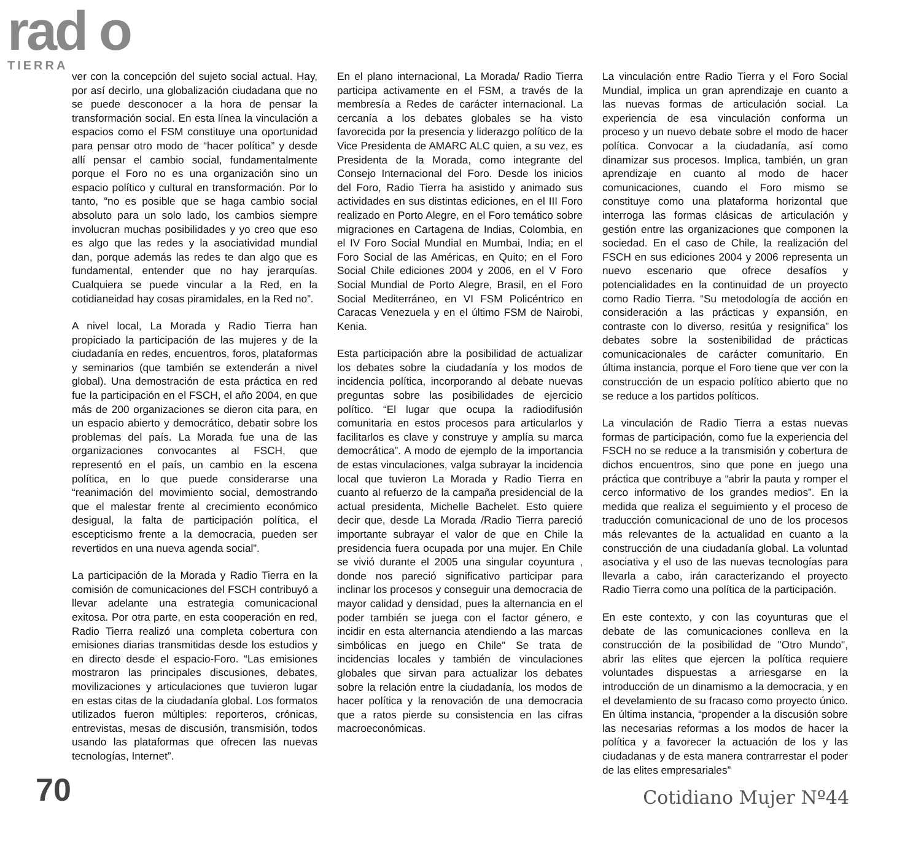rad o
TIERRA
ver con la concepción del sujeto social actual. Hay, por así decirlo, una globalización ciudadana que no se puede desconocer a la hora de pensar la transformación social. En esta línea la vinculación a espacios como el FSM constituye una oportunidad para pensar otro modo de “hacer política” y desde allí pensar el cambio social, fundamentalmente porque el Foro no es una organización sino un espacio político y cultural en transformación. Por lo tanto, “no es posible que se haga cambio social absoluto para un solo lado, los cambios siempre involucran muchas posibilidades y yo creo que eso es algo que las redes y la asociatividad mundial dan, porque además las redes te dan algo que es fundamental, entender que no hay jerarquías. Cualquiera se puede vincular a la Red, en la cotidianeidad hay cosas piramidales, en la Red no”.
A nivel local, La Morada y Radio Tierra han propiciado la participación de las mujeres y de la ciudadanía en redes, encuentros, foros, plataformas y seminarios (que también se extenderán a nivel global). Una demostración de esta práctica en red fue la participación en el FSCH, el año 2004, en que más de 200 organizaciones se dieron cita para, en un espacio abierto y democrático, debatir sobre los problemas del país. La Morada fue una de las organizaciones convocantes al FSCH, que representó en el país, un cambio en la escena política, en lo que puede considerarse una “reanimación del movimiento social, demostrando que el malestar frente al crecimiento económico desigual, la falta de participación política, el escepticismo frente a la democracia, pueden ser revertidos en una nueva agenda social”.
La participación de la Morada y Radio Tierra en la comisión de comunicaciones del FSCH contribuyó a llevar adelante una estrategia comunicacional exitosa. Por otra parte, en esta cooperación en red, Radio Tierra realizó una completa cobertura con emisiones diarias transmitidas desde los estudios y en directo desde el espacio-Foro. “Las emisiones mostraron las principales discusiones, debates, movilizaciones y articulaciones que tuvieron lugar en estas citas de la ciudadanía global. Los formatos utilizados fueron múltiples: reporteros, crónicas, entrevistas, mesas de discusión, transmisión, todos usando las plataformas que ofrecen las nuevas tecnologías, Internet”.
En el plano internacional, La Morada/ Radio Tierra participa activamente en el FSM, a través de la membresía a Redes de carácter internacional. La cercanía a los debates globales se ha visto favorecida por la presencia y liderazgo político de la Vice Presidenta de AMARC ALC quien, a su vez, es Presidenta de la Morada, como integrante del Consejo Internacional del Foro. Desde los inicios del Foro, Radio Tierra ha asistido y animado sus actividades en sus distintas ediciones, en el III Foro realizado en Porto Alegre, en el Foro temático sobre migraciones en Cartagena de Indias, Colombia, en el IV Foro Social Mundial en Mumbai, India; en el Foro Social de las Américas, en Quito; en el Foro Social Chile ediciones 2004 y 2006, en el V Foro Social Mundial de Porto Alegre, Brasil, en el Foro Social Mediterráneo, en VI FSM Policéntrico en Caracas Venezuela y en el último FSM de Nairobi, Kenia.
Esta participación abre la posibilidad de actualizar los debates sobre la ciudadanía y los modos de incidencia política, incorporando al debate nuevas preguntas sobre las posibilidades de ejercicio político. “El lugar que ocupa la radiodifusión comunitaria en estos procesos para articularlos y facilitarlos es clave y construye y amplía su marca democrática”. A modo de ejemplo de la importancia de estas vinculaciones, valga subrayar la incidencia local que tuvieron La Morada y Radio Tierra en cuanto al refuerzo de la campaña presidencial de la actual presidenta, Michelle Bachelet. Esto quiere decir que, desde La Morada /Radio Tierra pareció importante subrayar el valor de que en Chile la presidencia fuera ocupada por una mujer. En Chile se vivió durante el 2005 una singular coyuntura , donde nos pareció significativo participar para inclinar los procesos y conseguir una democracia de mayor calidad y densidad, pues la alternancia en el poder también se juega con el factor género, e incidir en esta alternancia atendiendo a las marcas simbólicas en juego en Chile” Se trata de incidencias locales y también de vinculaciones globales que sirvan para actualizar los debates sobre la relación entre la ciudadanía, los modos de hacer política y la renovación de una democracia que a ratos pierde su consistencia en las cifras macroeconómicas.
La vinculación entre Radio Tierra y el Foro Social Mundial, implica un gran aprendizaje en cuanto a las nuevas formas de articulación social. La experiencia de esa vinculación conforma un proceso y un nuevo debate sobre el modo de hacer política. Convocar a la ciudadanía, así como dinamizar sus procesos. Implica, también, un gran aprendizaje en cuanto al modo de hacer comunicaciones, cuando el Foro mismo se constituye como una plataforma horizontal que interroga las formas clásicas de articulación y gestión entre las organizaciones que componen la sociedad. En el caso de Chile, la realización del FSCH en sus ediciones 2004 y 2006 representa un nuevo escenario que ofrece desafíos y potencialidades en la continuidad de un proyecto como Radio Tierra. “Su metodología de acción en consideración a las prácticas y expansión, en contraste con lo diverso, resitúa y resignifica” los debates sobre la sostenibilidad de prácticas comunicacionales de carácter comunitario. En última instancia, porque el Foro tiene que ver con la construcción de un espacio político abierto que no se reduce a los partidos políticos.
La vinculación de Radio Tierra a estas nuevas formas de participación, como fue la experiencia del FSCH no se reduce a la transmisión y cobertura de dichos encuentros, sino que pone en juego una práctica que contribuye a “abrir la pauta y romper el cerco informativo de los grandes medios”. En la medida que realiza el seguimiento y el proceso de traducción comunicacional de uno de los procesos más relevantes de la actualidad en cuanto a la construcción de una ciudadanía global. La voluntad asociativa y el uso de las nuevas tecnologías para llevarla a cabo, irán caracterizando el proyecto Radio Tierra como una política de la participación.
En este contexto, y con las coyunturas que el debate de las comunicaciones conlleva en la construcción de la posibilidad de "Otro Mundo", abrir las elites que ejercen la política requiere voluntades dispuestas a arriesgarse en la introducción de un dinamismo a la democracia, y en el develamiento de su fracaso como proyecto único. En última instancia, “propender a la discusión sobre las necesarias reformas a los modos de hacer la política y a favorecer la actuación de los y las ciudadanas y de esta manera contrarrestar el poder de las elites empresariales”
70 Cotidiano Mujer Nº44